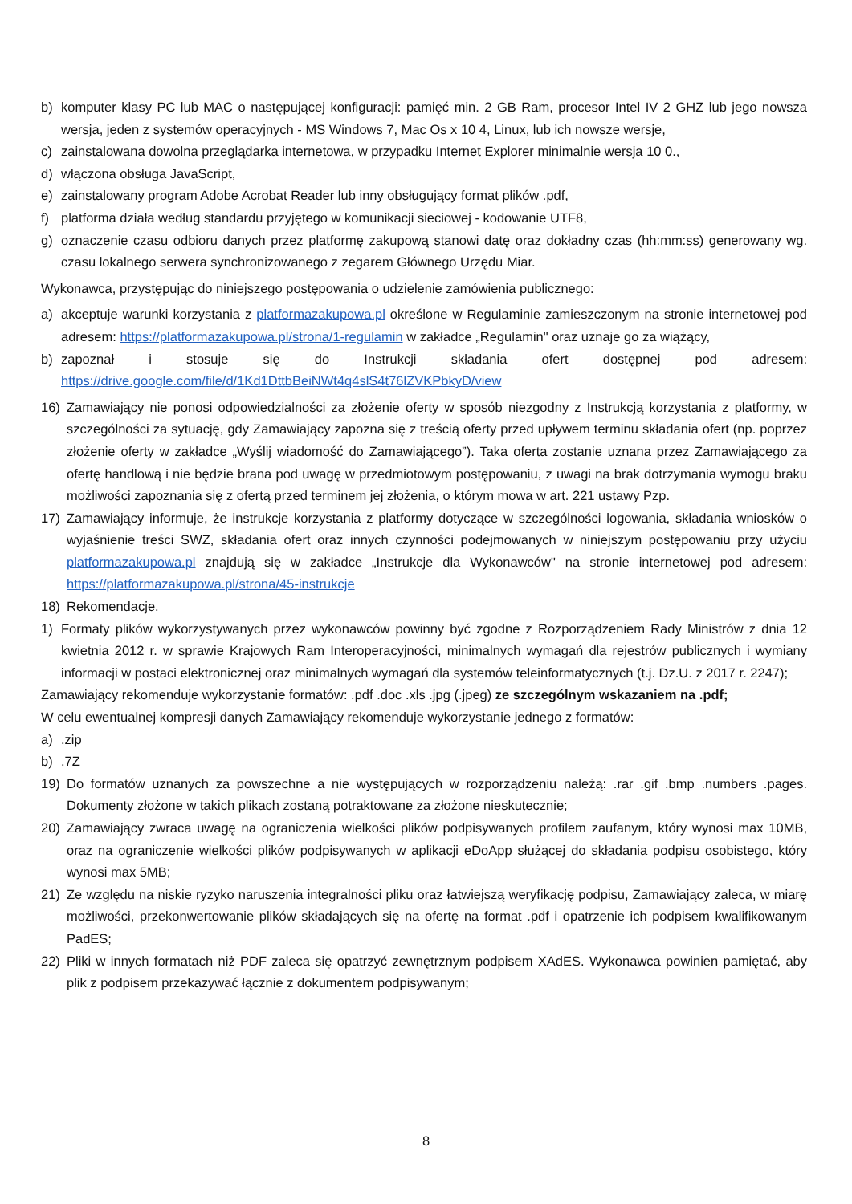b) komputer klasy PC lub MAC o następującej konfiguracji: pamięć min. 2 GB Ram, procesor Intel IV 2 GHZ lub jego nowsza wersja, jeden z systemów operacyjnych - MS Windows 7, Mac Os x 10 4, Linux, lub ich nowsze wersje,
c) zainstalowana dowolna przeglądarka internetowa, w przypadku Internet Explorer minimalnie wersja 10 0.,
d) włączona obsługa JavaScript,
e) zainstalowany program Adobe Acrobat Reader lub inny obsługujący format plików .pdf,
f) platforma działa według standardu przyjętego w komunikacji sieciowej - kodowanie UTF8,
g) oznaczenie czasu odbioru danych przez platformę zakupową stanowi datę oraz dokładny czas (hh:mm:ss) generowany wg. czasu lokalnego serwera synchronizowanego z zegarem Głównego Urzędu Miar.
Wykonawca, przystępując do niniejszego postępowania o udzielenie zamówienia publicznego:
a) akceptuje warunki korzystania z platformazakupowa.pl określone w Regulaminie zamieszczonym na stronie internetowej pod adresem: https://platformazakupowa.pl/strona/1-regulamin w zakładce „Regulamin" oraz uznaje go za wiążący,
b) zapoznał i stosuje się do Instrukcji składania ofert dostępnej pod adresem: https://drive.google.com/file/d/1Kd1DttbBeiNWt4q4slS4t76lZVKPbkyD/view
16) Zamawiający nie ponosi odpowiedzialności za złożenie oferty w sposób niezgodny z Instrukcją korzystania z platformy, w szczególności za sytuację, gdy Zamawiający zapozna się z treścią oferty przed upływem terminu składania ofert (np. poprzez złożenie oferty w zakładce „Wyślij wiadomość do Zamawiającego”). Taka oferta zostanie uznana przez Zamawiającego za ofertę handlową i nie będzie brana pod uwagę w przedmiotowym postępowaniu, z uwagi na brak dotrzymania wymogu braku możliwości zapoznania się z ofertą przed terminem jej złożenia, o którym mowa w art. 221 ustawy Pzp.
17) Zamawiający informuje, że instrukcje korzystania z platformy dotyczące w szczególności logowania, składania wniosków o wyjaśnienie treści SWZ, składania ofert oraz innych czynności podejmowanych w niniejszym postępowaniu przy użyciu platformazakupowa.pl znajdują się w zakładce „Instrukcje dla Wykonawców" na stronie internetowej pod adresem: https://platformazakupowa.pl/strona/45-instrukcje
18) Rekomendacje.
1) Formaty plików wykorzystywanych przez wykonawców powinny być zgodne z Rozporządzeniem Rady Ministrów z dnia 12 kwietnia 2012 r. w sprawie Krajowych Ram Interoperacyjności, minimalnych wymagań dla rejestrów publicznych i wymiany informacji w postaci elektronicznej oraz minimalnych wymagań dla systemów teleinformatycznych (t.j. Dz.U. z 2017 r. 2247);
Zamawiający rekomenduje wykorzystanie formatów: .pdf .doc .xls .jpg (.jpeg) ze szczególnym wskazaniem na .pdf;
W celu ewentualnej kompresji danych Zamawiający rekomenduje wykorzystanie jednego z formatów:
a).zip
b).7Z
19) Do formatów uznanych za powszechne a nie występujących w rozporządzeniu należą: .rar .gif .bmp .numbers .pages. Dokumenty złożone w takich plikach zostaną potraktowane za złożone nieskutecznie;
20) Zamawiający zwraca uwagę na ograniczenia wielkości plików podpisywanych profilem zaufanym, który wynosi max 10MB, oraz na ograniczenie wielkości plików podpisywanych w aplikacji eDoApp służącej do składania podpisu osobistego, który wynosi max 5MB;
21) Ze względu na niskie ryzyko naruszenia integralności pliku oraz łatwiejszą weryfikację podpisu, Zamawiający zaleca, w miarę możliwości, przekonwertowanie plików składających się na ofertę na format .pdf i opatrzenie ich podpisem kwalifikowanym PadES;
22) Pliki w innych formatach niż PDF zaleca się opatrzyć zewnętrznym podpisem XAdES. Wykonawca powinien pamiętać, aby plik z podpisem przekazywać łącznie z dokumentem podpisywanym;
8